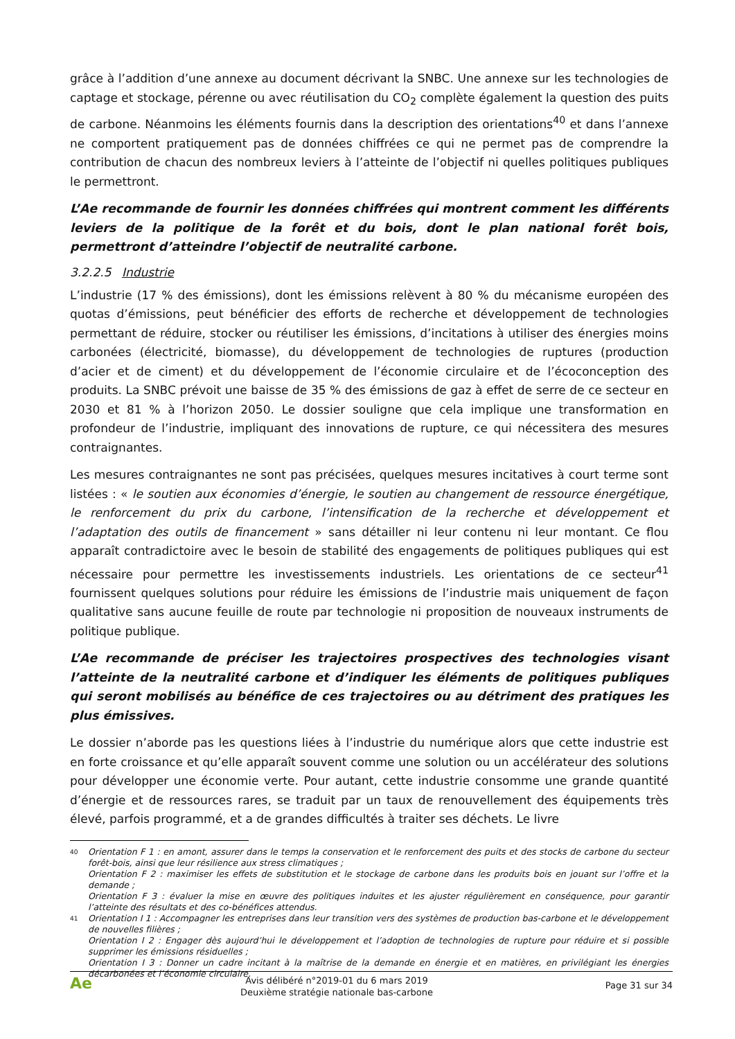grâce à l’addition d’une annexe au document décrivant la SNBC. Une annexe sur les technologies de captage et stockage, pérenne ou avec réutilisation du CO<sub>2</sub> complète également la question des puits de carbone. Néanmoins les éléments fournis dans la description des orientations<sup>40</sup> et dans l’annexe ne comportent pratiquement pas de données chiffrées ce qui ne permet pas de comprendre la contribution de chacun des nombreux leviers à l’atteinte de l’objectif ni quelles politiques publiques le permettront.
L’Ae recommande de fournir les données chiffrées qui montrent comment les différents leviers de la politique de la forêt et du bois, dont le plan national forêt bois, permettront d’atteindre l’objectif de neutralité carbone.
3.2.2.5 Industrie
L’industrie (17 % des émissions), dont les émissions relèvent à 80 % du mécanisme européen des quotas d’émissions, peut bénéficier des efforts de recherche et développement de technologies permettant de réduire, stocker ou réutiliser les émissions, d’incitations à utiliser des énergies moins carbonées (électricité, biomasse), du développement de technologies de ruptures (production d’acier et de ciment) et du développement de l’économie circulaire et de l’écoconception des produits. La SNBC prévoit une baisse de 35 % des émissions de gaz à effet de serre de ce secteur en 2030 et 81 % à l’horizon 2050. Le dossier souligne que cela implique une transformation en profondeur de l’industrie, impliquant des innovations de rupture, ce qui nécessitera des mesures contraignantes.
Les mesures contraignantes ne sont pas précisées, quelques mesures incitatives à court terme sont listées : « le soutien aux économies d’énergie, le soutien au changement de ressource énergétique, le renforcement du prix du carbone, l’intensification de la recherche et développement et l’adaptation des outils de financement » sans détailler ni leur contenu ni leur montant. Ce flou apparaît contradictoire avec le besoin de stabilité des engagements de politiques publiques qui est nécessaire pour permettre les investissements industriels. Les orientations de ce secteur<sup>41</sup> fournissent quelques solutions pour réduire les émissions de l’industrie mais uniquement de façon qualitative sans aucune feuille de route par technologie ni proposition de nouveaux instruments de politique publique.
L’Ae recommande de préciser les trajectoires prospectives des technologies visant l’atteinte de la neutralité carbone et d’indiquer les éléments de politiques publiques qui seront mobilisés au bénéfice de ces trajectoires ou au détriment des pratiques les plus émissives.
Le dossier n’aborde pas les questions liées à l’industrie du numérique alors que cette industrie est en forte croissance et qu’elle apparaît souvent comme une solution ou un accélérateur des solutions pour développer une économie verte. Pour autant, cette industrie consomme une grande quantité d’énergie et de ressources rares, se traduit par un taux de renouvellement des équipements très élevé, parfois programmé, et a de grandes difficultés à traiter ses déchets. Le livre
40
Orientation F 1 : en amont, assurer dans le temps la conservation et le renforcement des puits et des stocks de carbone du secteur forêt-bois, ainsi que leur résilience aux stress climatiques ;
Orientation F 2 : maximiser les effets de substitution et le stockage de carbone dans les produits bois en jouant sur l’offre et la demande ;
Orientation F 3 : évaluer la mise en œuvre des politiques induites et les ajuster régulièrement en conséquence, pour garantir l’atteinte des résultats et des co-bénéfices attendus.
41
Orientation I 1 : Accompagner les entreprises dans leur transition vers des systèmes de production bas-carbone et le développement de nouvelles filières ;
Orientation I 2 : Engager dès aujourd’hui le développement et l’adoption de technologies de rupture pour réduire et si possible supprimer les émissions résiduelles ;
Orientation I 3 : Donner un cadre incitant à la maîtrise de la demande en énergie et en matières, en privilégiant les énergies décarbonées et l’économie circulaire.
Ae
Avis délibéré n°2019-01 du 6 mars 2019
Deuxième stratégie nationale bas-carbone
Page 31 sur 34